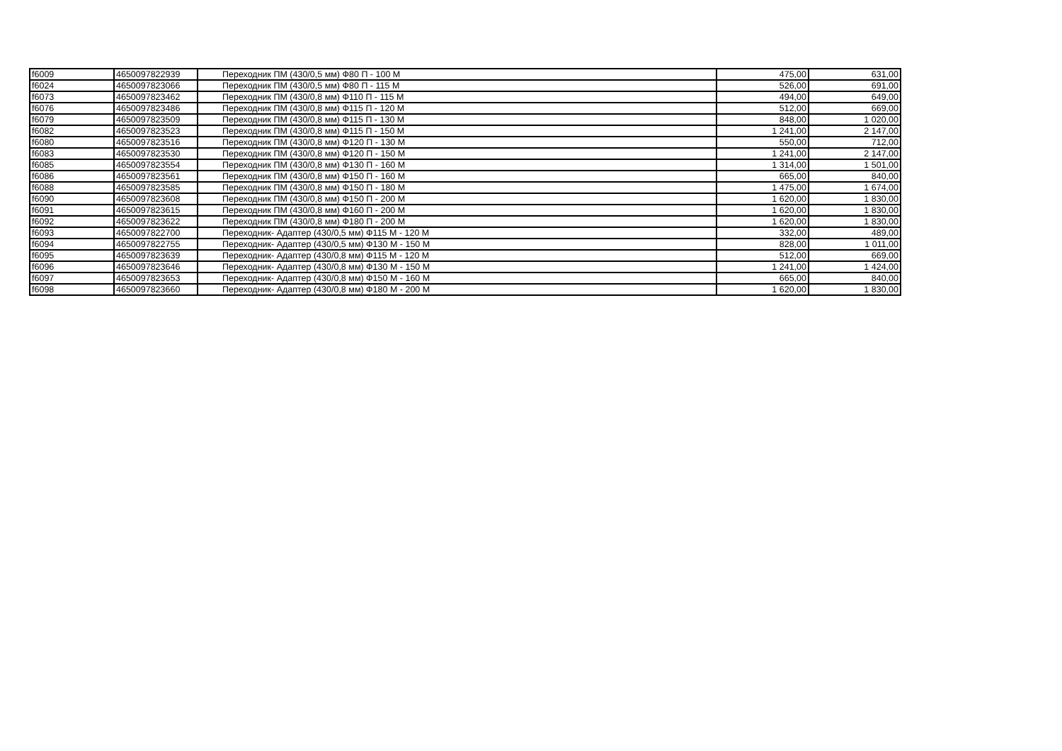| f6009 | 4650097822939 | Переходник ПМ (430/0,5 мм) Ф80 П - 100 М | 475,00 | 631,00 |
| f6024 | 4650097823066 | Переходник ПМ (430/0,5 мм) Ф80 П - 115 М | 526,00 | 691,00 |
| f6073 | 4650097823462 | Переходник ПМ (430/0,8 мм) Ф110 П - 115 М | 494,00 | 649,00 |
| f6076 | 4650097823486 | Переходник ПМ (430/0,8 мм) Ф115 П - 120 М | 512,00 | 669,00 |
| f6079 | 4650097823509 | Переходник ПМ (430/0,8 мм) Ф115 П - 130 М | 848,00 | 1 020,00 |
| f6082 | 4650097823523 | Переходник ПМ (430/0,8 мм) Ф115 П - 150 М | 1 241,00 | 2 147,00 |
| f6080 | 4650097823516 | Переходник ПМ (430/0,8 мм) Ф120 П - 130 М | 550,00 | 712,00 |
| f6083 | 4650097823530 | Переходник ПМ (430/0,8 мм) Ф120 П - 150 М | 1 241,00 | 2 147,00 |
| f6085 | 4650097823554 | Переходник ПМ (430/0,8 мм) Ф130 П - 160 М | 1 314,00 | 1 501,00 |
| f6086 | 4650097823561 | Переходник ПМ (430/0,8 мм) Ф150 П - 160 М | 665,00 | 840,00 |
| f6088 | 4650097823585 | Переходник ПМ (430/0,8 мм) Ф150 П - 180 М | 1 475,00 | 1 674,00 |
| f6090 | 4650097823608 | Переходник ПМ (430/0,8 мм) Ф150 П - 200 М | 1 620,00 | 1 830,00 |
| f6091 | 4650097823615 | Переходник ПМ (430/0,8 мм) Ф160 П - 200 М | 1 620,00 | 1 830,00 |
| f6092 | 4650097823622 | Переходник ПМ (430/0,8 мм) Ф180 П - 200 М | 1 620,00 | 1 830,00 |
| f6093 | 4650097822700 | Переходник- Адаптер (430/0,5 мм) Ф115 М - 120 М | 332,00 | 489,00 |
| f6094 | 4650097822755 | Переходник- Адаптер (430/0,5 мм) Ф130 М - 150 М | 828,00 | 1 011,00 |
| f6095 | 4650097823639 | Переходник- Адаптер (430/0,8 мм) Ф115 М - 120 М | 512,00 | 669,00 |
| f6096 | 4650097823646 | Переходник- Адаптер (430/0,8 мм) Ф130 М - 150 М | 1 241,00 | 1 424,00 |
| f6097 | 4650097823653 | Переходник- Адаптер (430/0,8 мм) Ф150 М - 160 М | 665,00 | 840,00 |
| f6098 | 4650097823660 | Переходник- Адаптер (430/0,8 мм) Ф180 М - 200 М | 1 620,00 | 1 830,00 |